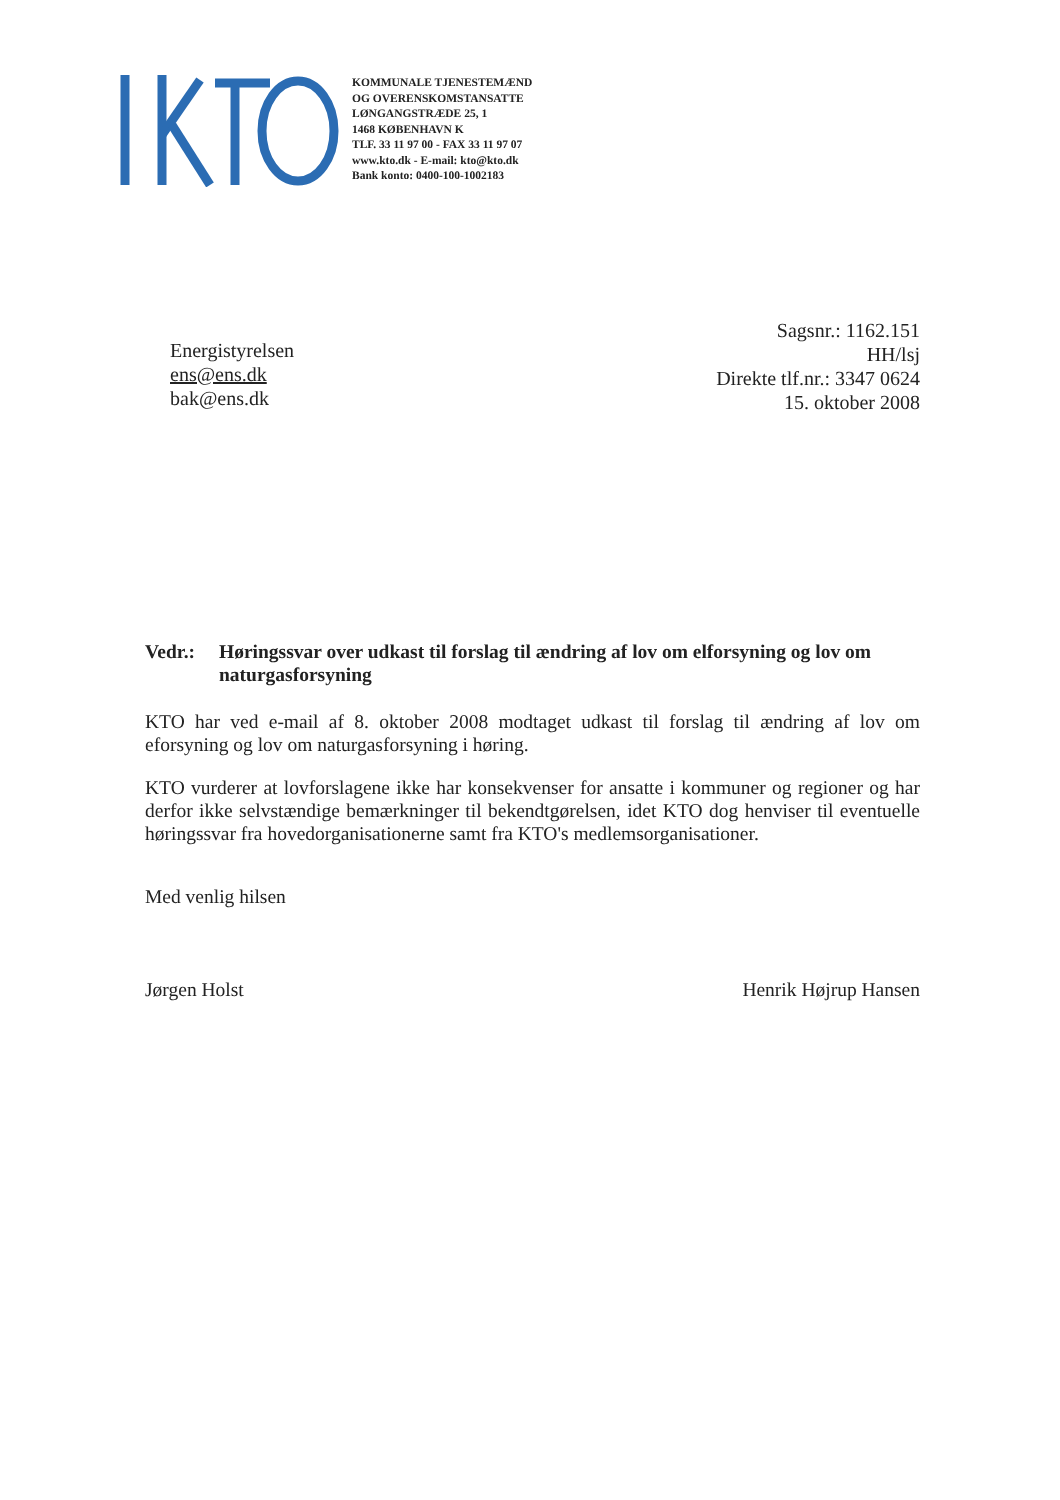KOMMUNALE TJENESTEMÆND
OG OVERENSKOMSTANSATTE
LØNGANGSTRÆDE 25, 1
1468 KØBENHAVN K
TLF. 33 11 97 00 - FAX 33 11 97 07
www.kto.dk - E-mail: kto@kto.dk
Bank konto: 0400-100-1002183
Energistyrelsen
ens@ens.dk
bak@ens.dk
Sagsnr.: 1162.151
HH/lsj
Direkte tlf.nr.: 3347 0624
15. oktober 2008
Vedr.: Høringssvar over udkast til forslag til ændring af lov om elforsyning og lov om naturgasforsyning
KTO har ved e-mail af 8. oktober 2008 modtaget udkast til forslag til ændring af lov om eforsyning og lov om naturgasforsyning i høring.
KTO vurderer at lovforslagene ikke har konsekvenser for ansatte i kommuner og regioner og har derfor ikke selvstændige bemærkninger til bekendtgørelsen, idet KTO dog henviser til eventuelle høringssvar fra hovedorganisationerne samt fra KTO's medlemsorganisationer.
Med venlig hilsen
Jørgen Holst Henrik Højrup Hansen